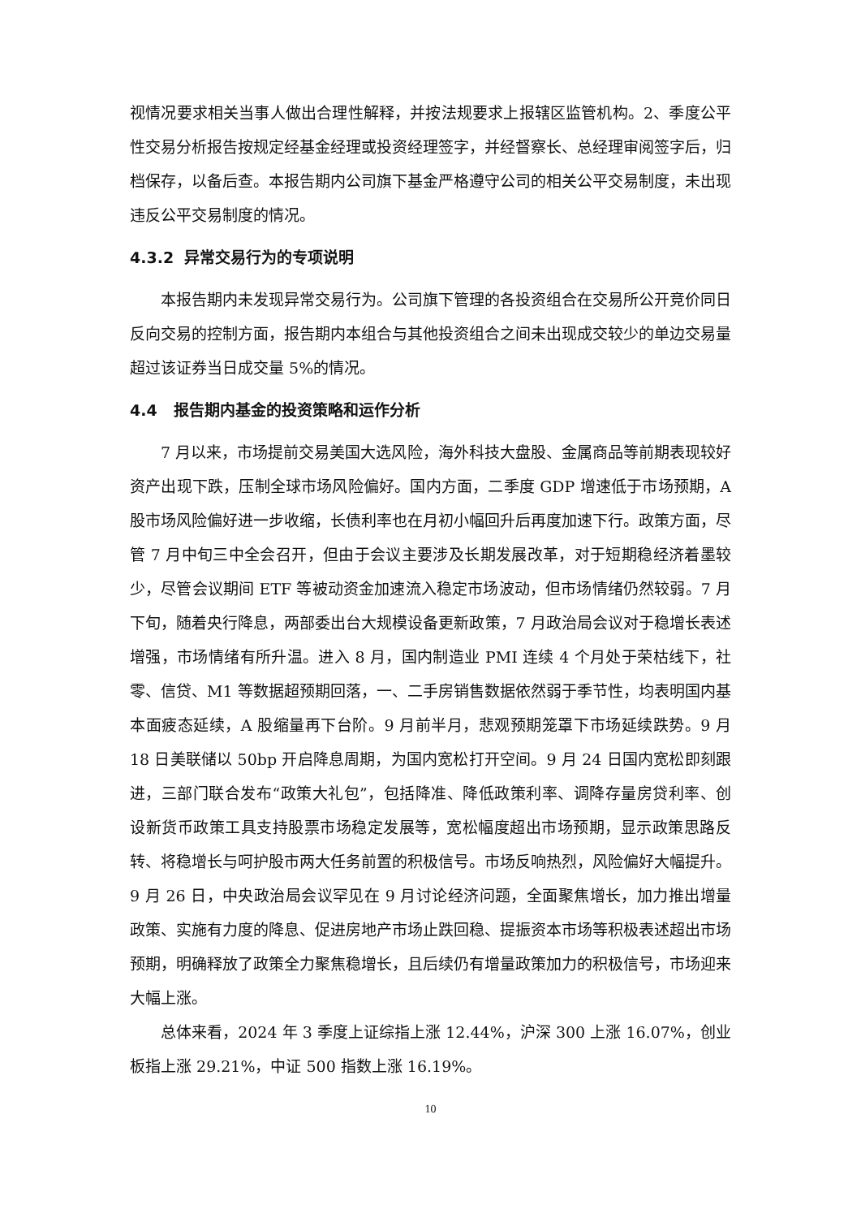视情况要求相关当事人做出合理性解释，并按法规要求上报辖区监管机构。2、季度公平性交易分析报告按规定经基金经理或投资经理签字，并经督察长、总经理审阅签字后，归档保存，以备后查。本报告期内公司旗下基金严格遵守公司的相关公平交易制度，未出现违反公平交易制度的情况。
4.3.2 异常交易行为的专项说明
本报告期内未发现异常交易行为。公司旗下管理的各投资组合在交易所公开竞价同日反向交易的控制方面，报告期内本组合与其他投资组合之间未出现成交较少的单边交易量超过该证券当日成交量 5%的情况。
4.4 报告期内基金的投资策略和运作分析
7 月以来，市场提前交易美国大选风险，海外科技大盘股、金属商品等前期表现较好资产出现下跌，压制全球市场风险偏好。国内方面，二季度 GDP 增速低于市场预期，A 股市场风险偏好进一步收缩，长债利率也在月初小幅回升后再度加速下行。政策方面，尽管 7 月中旬三中全会召开，但由于会议主要涉及长期发展改革，对于短期稳经济着墨较少，尽管会议期间 ETF 等被动资金加速流入稳定市场波动，但市场情绪仍然较弱。7 月下旬，随着央行降息，两部委出台大规模设备更新政策，7 月政治局会议对于稳增长表述增强，市场情绪有所升温。进入 8 月，国内制造业 PMI 连续 4 个月处于荣枯线下，社零、信贷、M1 等数据超预期回落，一、二手房销售数据依然弱于季节性，均表明国内基本面疲态延续，A 股缩量再下台阶。9 月前半月，悲观预期笼罩下市场延续跌势。9 月 18 日美联储以 50bp 开启降息周期，为国内宽松打开空间。9 月 24 日国内宽松即刻跟进，三部门联合发布“政策大礼包”，包括降准、降低政策利率、调降存量房贷利率、创设新货币政策工具支持股票市场稳定发展等，宽松幅度超出市场预期，显示政策思路反转、将稳增长与呵护股市两大任务前置的积极信号。市场反响热烈，风险偏好大幅提升。9 月 26 日，中央政治局会议罕见在 9 月讨论经济问题，全面聚焦增长，加力推出增量政策、实施有力度的降息、促进房地产市场止跌回稳、提振资本市场等积极表述超出市场预期，明确释放了政策全力聚焦稳增长，且后续仍有增量政策加力的积极信号，市场迎来大幅上涨。
总体来看，2024 年 3 季度上证综指上涨 12.44%，沪深 300 上涨 16.07%，创业板指上涨 29.21%，中证 500 指数上涨 16.19%。
10